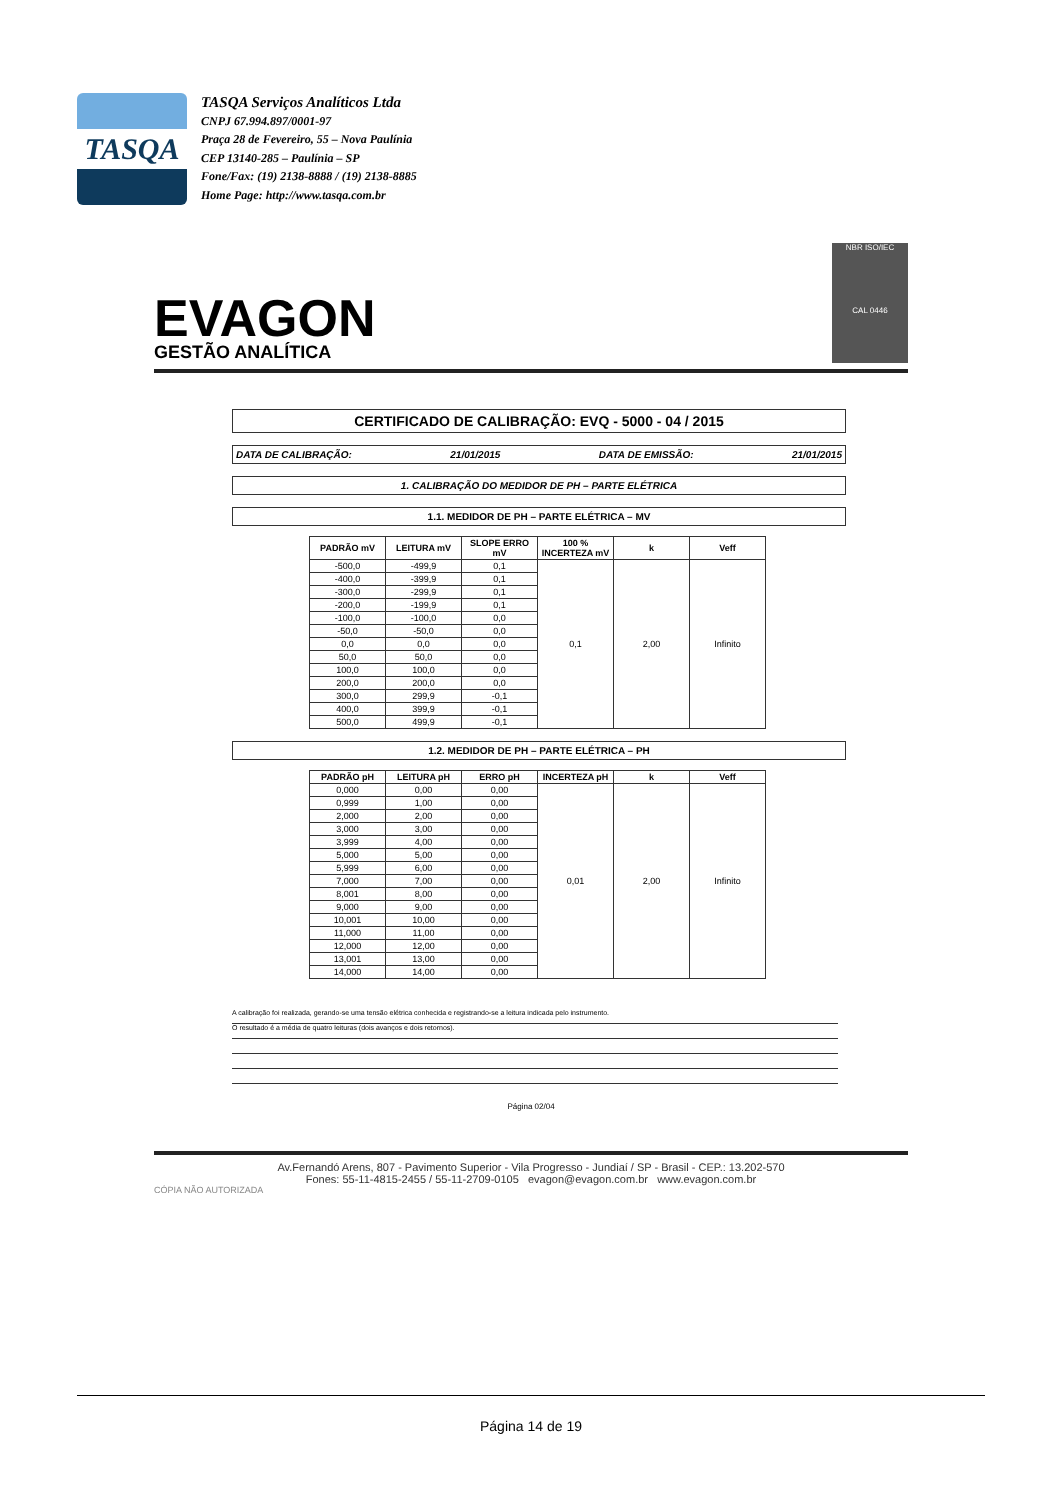TASQA
TASQA Serviços Analíticos Ltda
CNPJ 67.994.897/0001-97
Praça 28 de Fevereiro, 55 – Nova Paulínia
CEP 13140-285 – Paulínia – SP
Fone/Fax: (19) 2138-8888 / (19) 2138-8885
Home Page: http://www.tasqa.com.br
EVAGON
GESTÃO ANALÍTICA
NBR ISO/IEC
CAL 0446
CERTIFICADO DE CALIBRAÇÃO: EVQ - 5000 - 04 / 2015
DATA DE CALIBRAÇÃO: 21/01/2015 DATA DE EMISSÃO: 21/01/2015
1. CALIBRAÇÃO DO MEDIDOR DE PH – PARTE ELÉTRICA
1.1. MEDIDOR DE PH – PARTE ELÉTRICA – MV
| PADRÃO mV | LEITURA mV | SLOPE ERRO mV | 100 % INCERTEZA mV | k | Veff |
| --- | --- | --- | --- | --- | --- |
| -500,0 | -499,9 | 0,1 | 0,1 | 2,00 | Infinito |
| -400,0 | -399,9 | 0,1 | | | |
| -300,0 | -299,9 | 0,1 | | | |
| -200,0 | -199,9 | 0,1 | | | |
| -100,0 | -100,0 | 0,0 | | | |
| -50,0 | -50,0 | 0,0 | | | |
| 0,0 | 0,0 | 0,0 | | | |
| 50,0 | 50,0 | 0,0 | | | |
| 100,0 | 100,0 | 0,0 | | | |
| 200,0 | 200,0 | 0,0 | | | |
| 300,0 | 299,9 | -0,1 | | | |
| 400,0 | 399,9 | -0,1 | | | |
| 500,0 | 499,9 | -0,1 | | | |
1.2. MEDIDOR DE PH – PARTE ELÉTRICA – PH
| PADRÃO pH | LEITURA pH | ERRO pH | INCERTEZA pH | k | Veff |
| --- | --- | --- | --- | --- | --- |
| 0,000 | 0,00 | 0,00 | 0,01 | 2,00 | Infinito |
| 0,999 | 1,00 | 0,00 | | | |
| 2,000 | 2,00 | 0,00 | | | |
| 3,000 | 3,00 | 0,00 | | | |
| 3,999 | 4,00 | 0,00 | | | |
| 5,000 | 5,00 | 0,00 | | | |
| 5,999 | 6,00 | 0,00 | | | |
| 7,000 | 7,00 | 0,00 | | | |
| 8,001 | 8,00 | 0,00 | | | |
| 9,000 | 9,00 | 0,00 | | | |
| 10,001 | 10,00 | 0,00 | | | |
| 11,000 | 11,00 | 0,00 | | | |
| 12,000 | 12,00 | 0,00 | | | |
| 13,001 | 13,00 | 0,00 | | | |
| 14,000 | 14,00 | 0,00 | | | |
A calibração foi realizada, gerando-se uma tensão elétrica conhecida e registrando-se a leitura indicada pelo instrumento.
O resultado é a média de quatro leituras (dois avanços e dois retornos).
Página 02/04
Av.Fernandó Arens, 807 - Pavimento Superior - Vila Progresso - Jundiaí / SP - Brasil - CEP.: 13.202-570
Fones: 55-11-4815-2455 / 55-11-2709-0105 evagon@evagon.com.br www.evagon.com.br
CÓPIA NÃO AUTORIZADA
Página 14 de 19